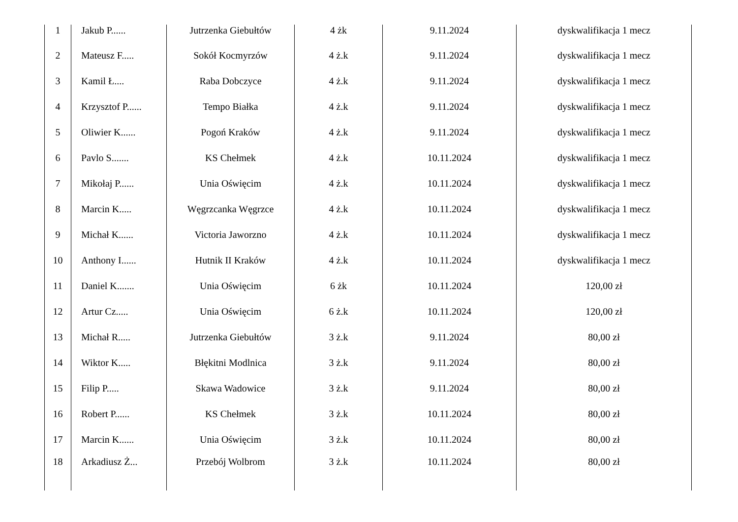| 1 | Jakub P...... | Jutrzenka Giebułtów | 4 żk | 9.11.2024 | dyskwalifikacja 1 mecz |
| 2 | Mateusz F..... | Sokół Kocmyrzów | 4 ż.k | 9.11.2024 | dyskwalifikacja 1 mecz |
| 3 | Kamil Ł.... | Raba Dobczyce | 4 ż.k | 9.11.2024 | dyskwalifikacja 1 mecz |
| 4 | Krzysztof P...... | Tempo Białka | 4 ż.k | 9.11.2024 | dyskwalifikacja 1 mecz |
| 5 | Oliwier K...... | Pogoń Kraków | 4 ż.k | 9.11.2024 | dyskwalifikacja 1 mecz |
| 6 | Pavlo S....... | KS Chełmek | 4 ż.k | 10.11.2024 | dyskwalifikacja 1 mecz |
| 7 | Mikołaj P...... | Unia Oświęcim | 4 ż.k | 10.11.2024 | dyskwalifikacja 1 mecz |
| 8 | Marcin K..... | Węgrzcanka Węgrzce | 4 ż.k | 10.11.2024 | dyskwalifikacja 1 mecz |
| 9 | Michał K...... | Victoria Jaworzno | 4 ż.k | 10.11.2024 | dyskwalifikacja 1 mecz |
| 10 | Anthony I...... | Hutnik II Kraków | 4 ż.k | 10.11.2024 | dyskwalifikacja 1 mecz |
| 11 | Daniel K....... | Unia Oświęcim | 6 żk | 10.11.2024 | 120,00 zł |
| 12 | Artur Cz..... | Unia Oświęcim | 6 ż.k | 10.11.2024 | 120,00 zł |
| 13 | Michał R..... | Jutrzenka Giebułtów | 3 ż.k | 9.11.2024 | 80,00 zł |
| 14 | Wiktor K..... | Błękitni Modlnica | 3 ż.k | 9.11.2024 | 80,00 zł |
| 15 | Filip P..... | Skawa Wadowice | 3 ż.k | 9.11.2024 | 80,00 zł |
| 16 | Robert P...... | KS Chełmek | 3 ż.k | 10.11.2024 | 80,00 zł |
| 17 | Marcin K...... | Unia Oświęcim | 3 ż.k | 10.11.2024 | 80,00 zł |
| 18 | Arkadiusz Ż... | Przebój Wolbrom | 3 ż.k | 10.11.2024 | 80,00 zł |